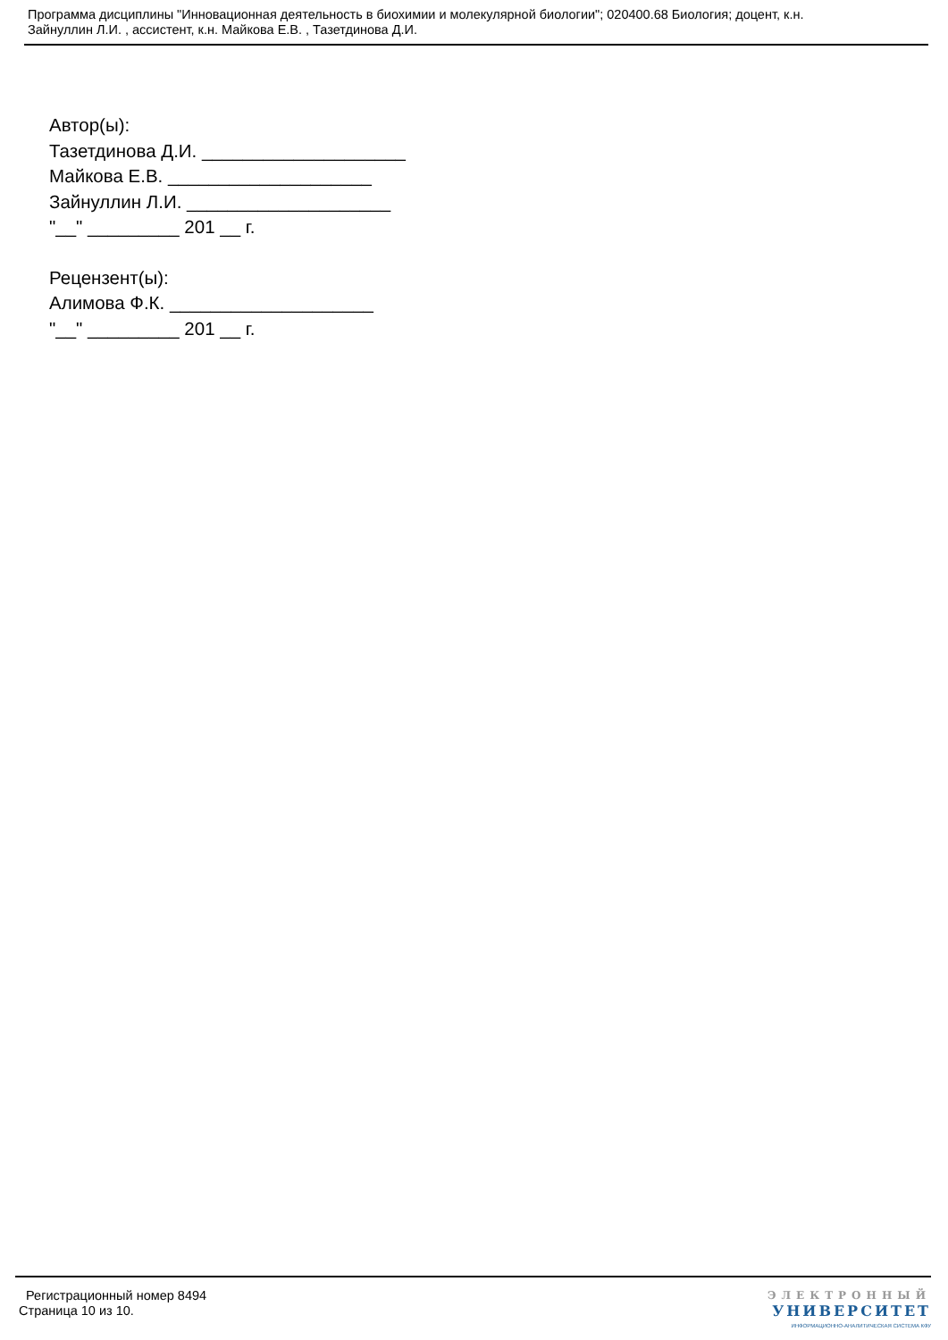Программа дисциплины "Инновационная деятельность в биохимии и молекулярной биологии"; 020400.68 Биология; доцент, к.н.
Зайнуллин Л.И. , ассистент, к.н. Майкова Е.В. , Тазетдинова Д.И.
Автор(ы):
Тазетдинова Д.И. ____________________
Майкова Е.В. ____________________
Зайнуллин Л.И. ____________________
"__" _________ 201 __ г.
Рецензент(ы):
Алимова Ф.К. ____________________
"__" _________ 201 __ г.
Регистрационный номер 8494
Страница 10 из 10.
ЭЛЕКТРОННЫЙ
УНИВЕРСИТЕТ
ИНФОРМАЦИОННО-АНАЛИТИЧЕСКАЯ СИСТЕМА КФУ